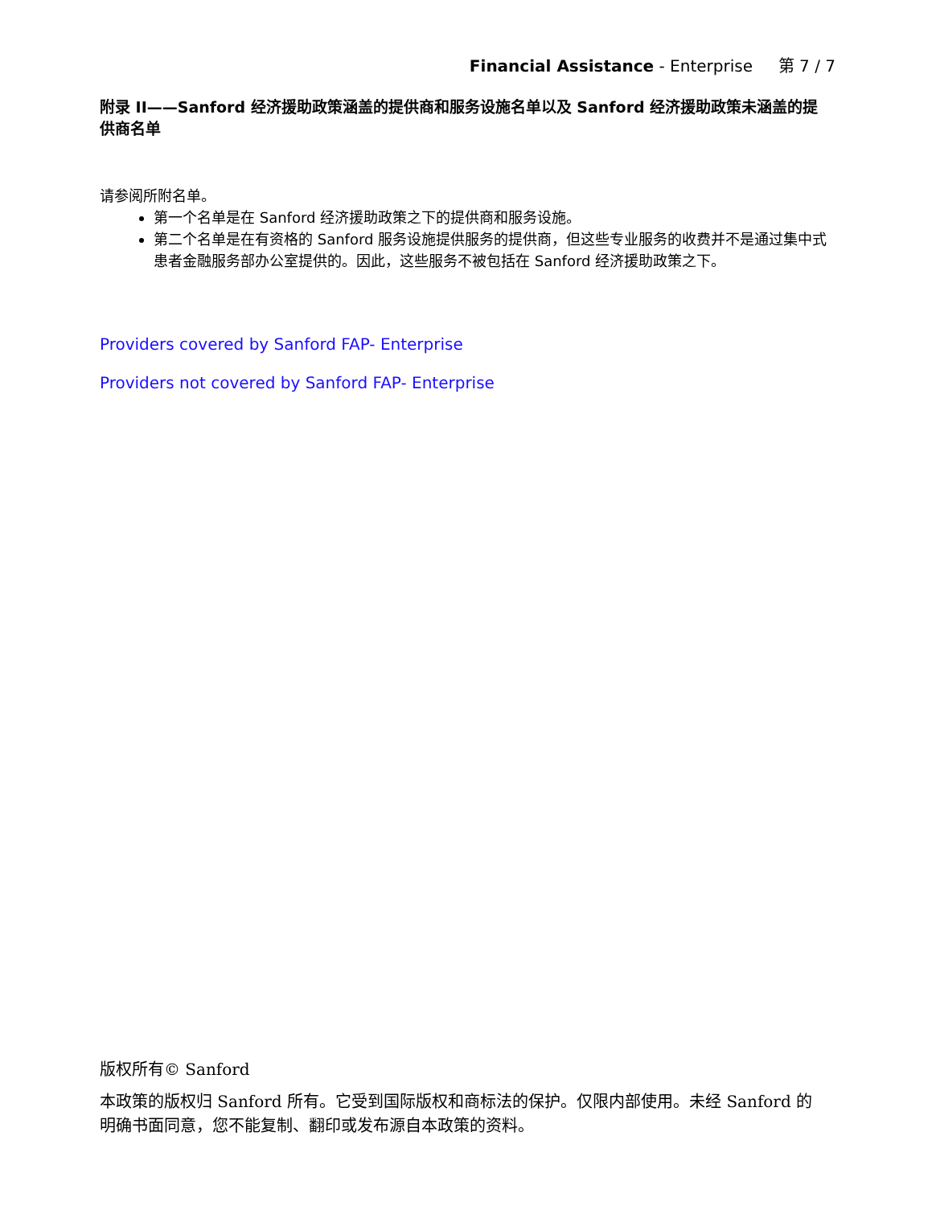Financial Assistance - Enterprise 第 7 / 7
附录 II——Sanford 经济援助政策涵盖的提供商和服务设施名单以及 Sanford 经济援助政策未涵盖的提供商名单
请参阅所附名单。
第一个名单是在 Sanford 经济援助政策之下的提供商和服务设施。
第二个名单是在有资格的 Sanford 服务设施提供服务的提供商，但这些专业服务的收费并不是通过集中式患者金融服务部办公室提供的。因此，这些服务不被包括在 Sanford 经济援助政策之下。
Providers covered by Sanford FAP- Enterprise
Providers not covered by Sanford FAP- Enterprise
版权所有© Sanford
本政策的版权归 Sanford 所有。它受到国际版权和商标法的保护。仅限内部使用。未经 Sanford 的明确书面同意，您不能复制、翻印或发布源自本政策的资料。